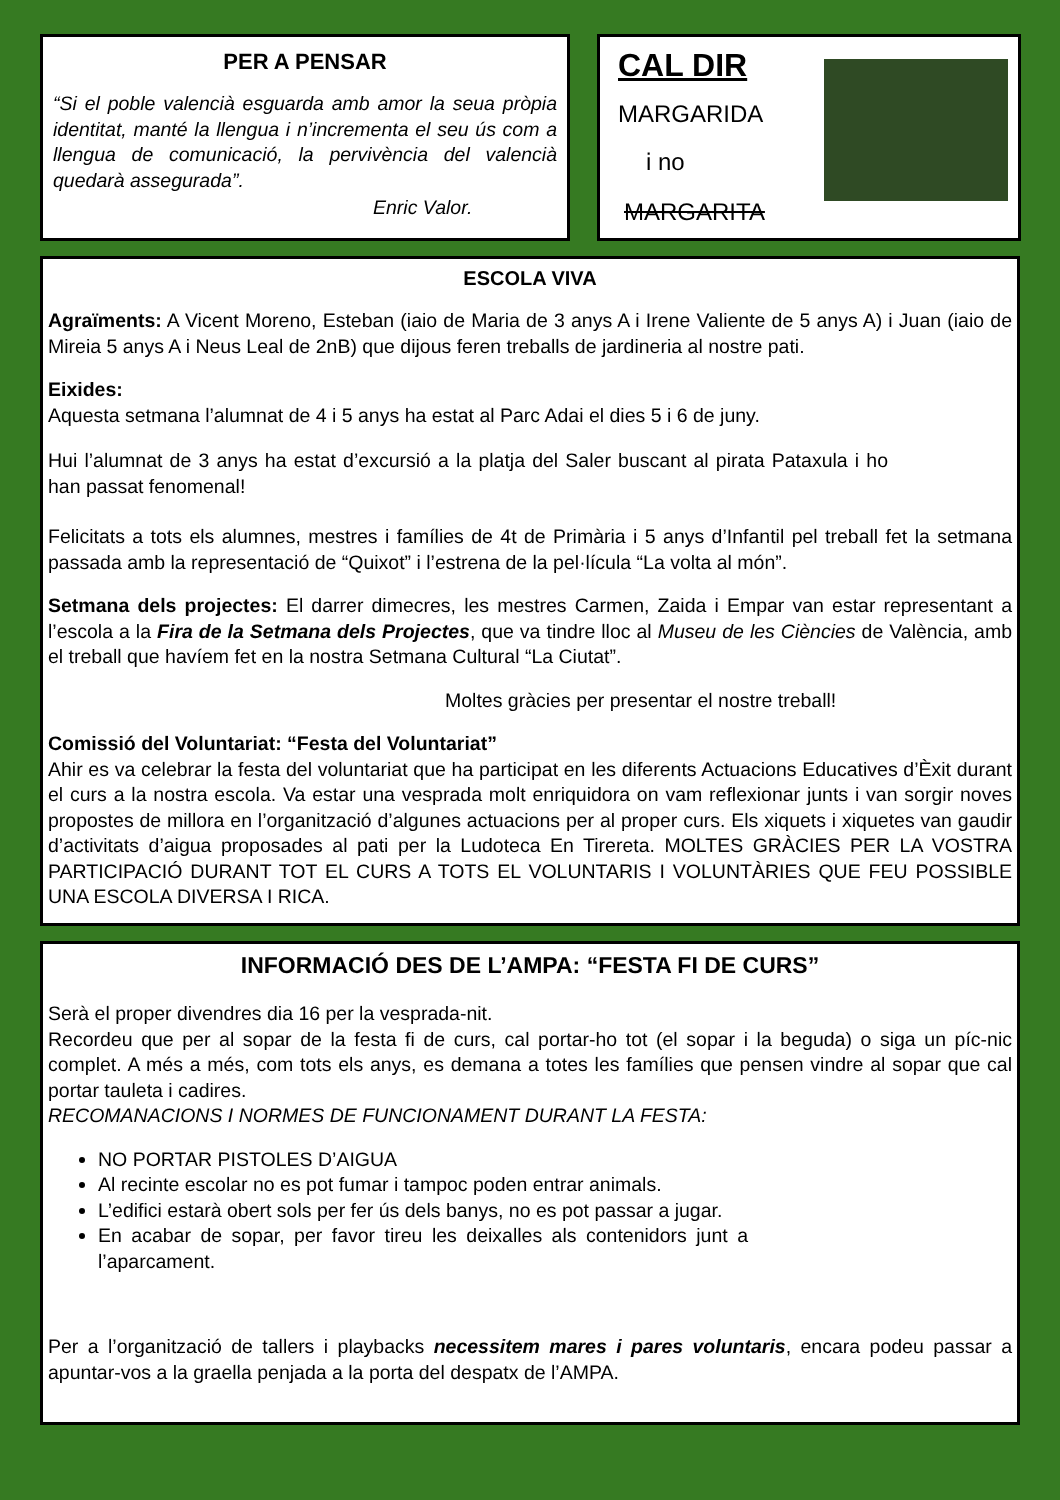PER A PENSAR
“Si el poble valencià esguarda amb amor la seua pròpia identitat, manté la llengua i n’incrementa el seu ús com a llengua de comunicació, la pervivència del valencià quedarà assegurada”.
Enric Valor.
CAL DIR
MARGARIDA
i no
MARGARITA
ESCOLA VIVA
Agraïments: A Vicent Moreno, Esteban (iaio de Maria de 3 anys A i Irene Valiente de 5 anys A) i Juan (iaio de Mireia 5 anys A i Neus Leal de 2nB) que dijous feren treballs de jardineria al nostre pati.
Eixides:
Aquesta setmana l’alumnat de 4 i 5 anys ha estat al Parc Adai el dies 5 i 6 de juny.
Hui l’alumnat de 3 anys ha estat d’excursió a la platja del Saler buscant al pirata Pataxula i ho han passat fenomenal!
Felicitats a tots els alumnes, mestres i famílies de 4t de Primària i 5 anys d’Infantil pel treball fet la setmana passada amb la representació de “Quixot” i l’estrena de la pel·lícula “La volta al món”.
Setmana dels projectes: El darrer dimecres, les mestres Carmen, Zaida i Empar van estar representant a l’escola a la Fira de la Setmana dels Projectes, que va tindre lloc al Museu de les Ciències de València, amb el treball que havíem fet en la nostra Setmana Cultural “La Ciutat”.
Moltes gràcies per presentar el nostre treball!
Comissió del Voluntariat: “Festa del Voluntariat”
Ahir es va celebrar la festa del voluntariat que ha participat en les diferents Actuacions Educatives d’Èxit durant el curs a la nostra escola. Va estar una vesprada molt enriquidora on vam reflexionar junts i van sorgir noves propostes de millora en l’organització d’algunes actuacions per al proper curs. Els xiquets i xiquetes van gaudir d’activitats d’aigua proposades al pati per la Ludoteca En Tirereta. MOLTES GRÀCIES PER LA VOSTRA PARTICIPACIÓ DURANT TOT EL CURS A TOTS EL VOLUNTARIS I VOLUNTÀRIES QUE FEU POSSIBLE UNA ESCOLA DIVERSA I RICA.
INFORMACIÓ DES DE L’AMPA: “FESTA FI DE CURS”
Serà el proper divendres dia 16 per la vesprada-nit.
Recordeu que per al sopar de la festa fi de curs, cal portar-ho tot (el sopar i la beguda) o siga un píc-nic complet. A més a més, com tots els anys, es demana a totes les famílies que pensen vindre al sopar que cal portar tauleta i cadires.
RECOMANACIONS I NORMES DE FUNCIONAMENT DURANT LA FESTA:
NO PORTAR PISTOLES D’AIGUA
Al recinte escolar no es pot fumar i tampoc poden entrar animals.
L’edifici estarà obert sols per fer ús dels banys, no es pot passar a jugar.
En acabar de sopar, per favor tireu les deixalles als contenidors junt a l’aparcament.
Per a l’organització de tallers i playbacks necessitem mares i pares voluntaris, encara podeu passar a apuntar-vos a la graella penjada a la porta del despatx de l’AMPA.